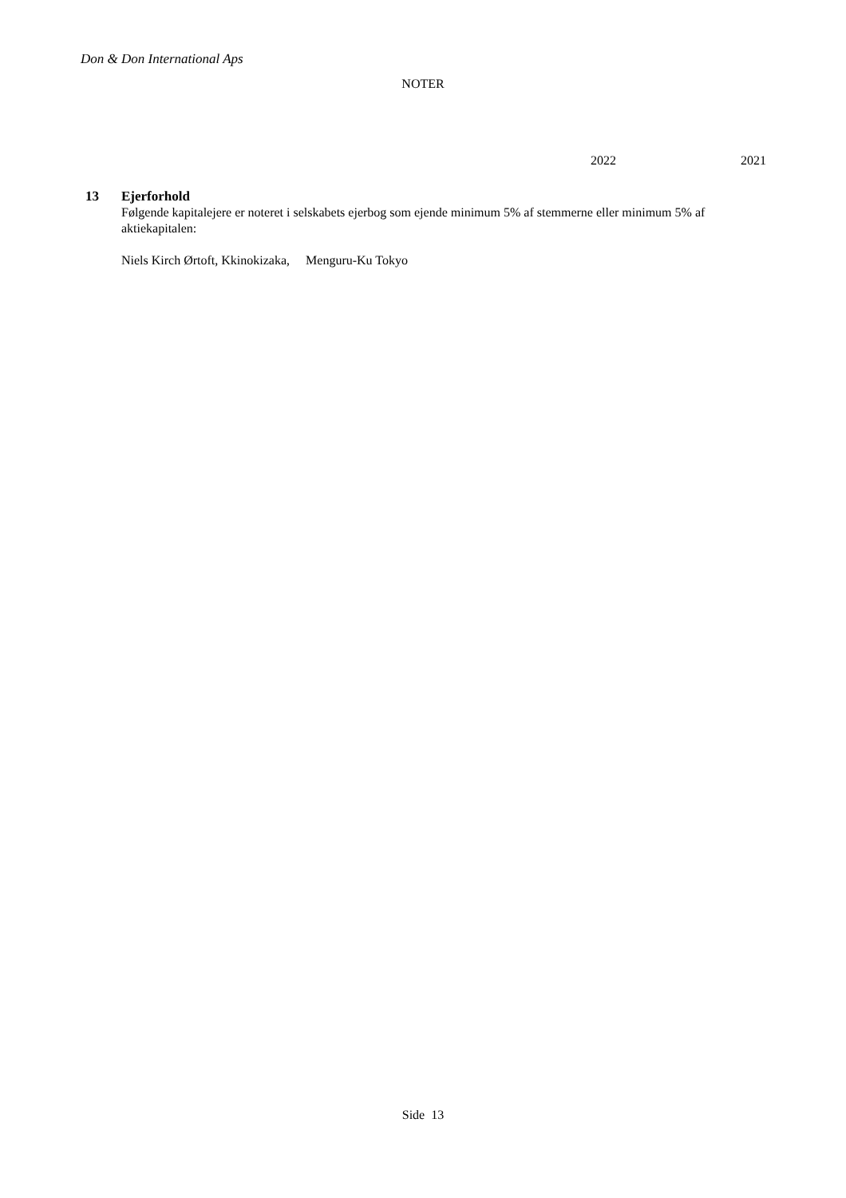Don & Don International Aps
NOTER
2022 2021
13
Ejerforhold
Følgende kapitalejere er noteret i selskabets ejerbog som ejende minimum 5% af stemmerne eller minimum 5% af aktiekapitalen:
Niels Kirch Ørtoft, Kkinokizaka, Menguru-Ku Tokyo
Side 13